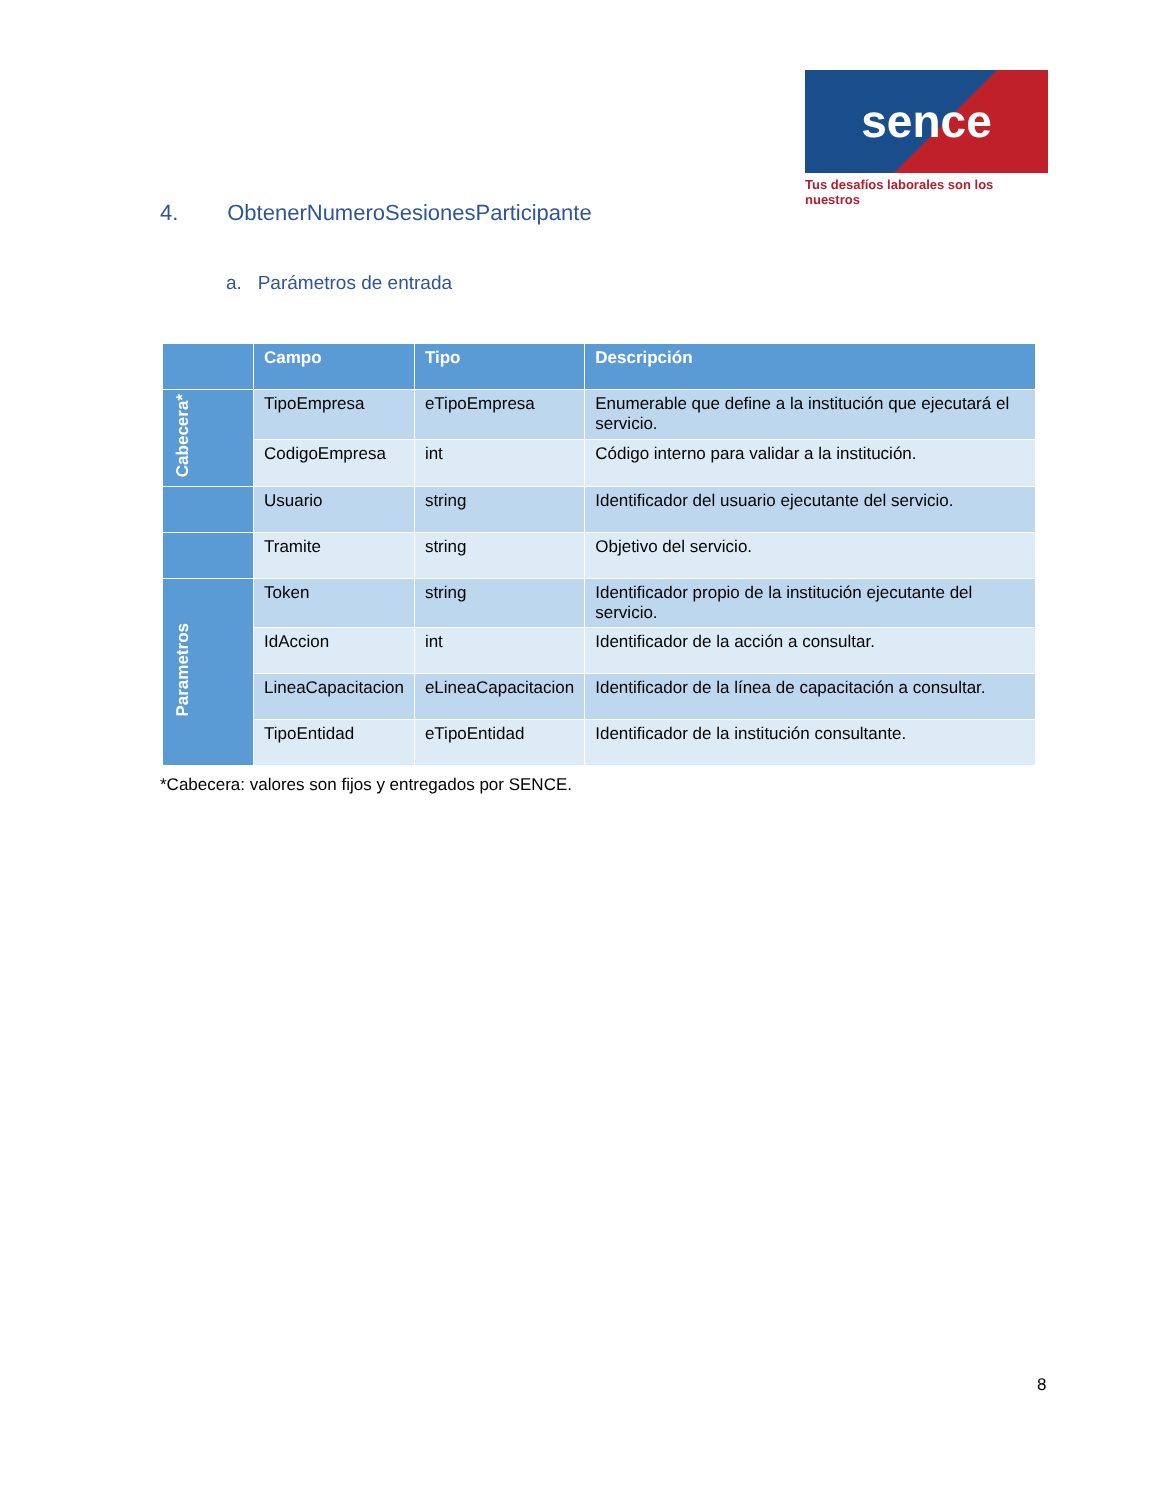sence
Tus desafíos laborales son los nuestros
4. ObtenerNumeroSesionesParticipante
a. Parámetros de entrada
| | Campo | Tipo | Descripción |
| --- | --- | --- | --- |
| Cabecera* | TipoEmpresa | eTipoEmpresa | Enumerable que define a la institución que ejecutará el servicio. |
| | CodigoEmpresa | int | Código interno para validar a la institución. |
| | Usuario | string | Identificador del usuario ejecutante del servicio. |
| | Tramite | string | Objetivo del servicio. |
| Parametros | Token | string | Identificador propio de la institución ejecutante del servicio. |
| | IdAccion | int | Identificador de la acción a consultar. |
| | LineaCapacitacion | eLineaCapacitacion | Identificador de la línea de capacitación a consultar. |
| | TipoEntidad | eTipoEntidad | Identificador de la institución consultante. |
*Cabecera: valores son fijos y entregados por SENCE.
8